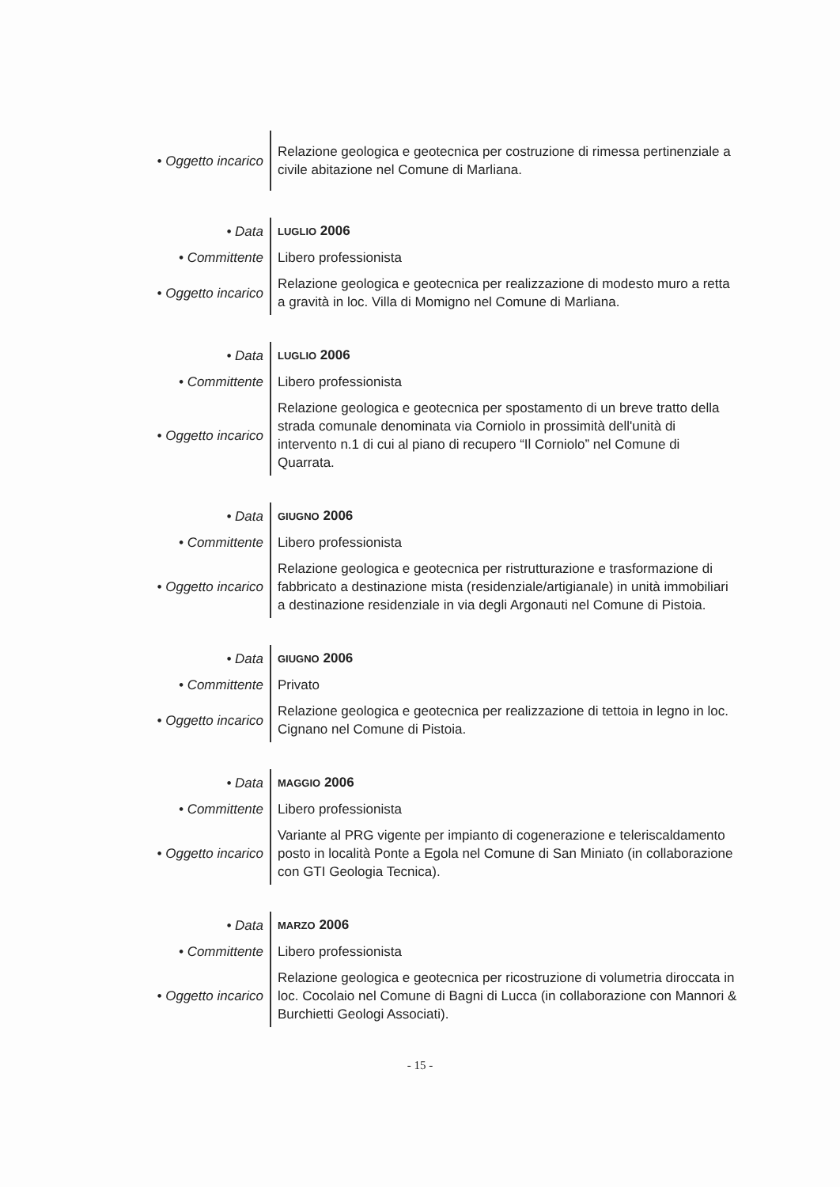| • Oggetto incarico | Relazione geologica e geotecnica per costruzione di rimessa pertinenziale a civile abitazione nel Comune di Marliana. |
| • Data | LUGLIO 2006 |
| • Committente | Libero professionista |
| • Oggetto incarico | Relazione geologica e geotecnica per realizzazione di modesto muro a retta a gravità in loc. Villa di Momigno nel Comune di Marliana. |
| • Data | LUGLIO 2006 |
| • Committente | Libero professionista |
| • Oggetto incarico | Relazione geologica e geotecnica per spostamento di un breve tratto della strada comunale denominata via Corniolo in prossimità dell'unità di intervento n.1 di cui al piano di recupero “Il Corniolo” nel Comune di Quarrata. |
| • Data | GIUGNO 2006 |
| • Committente | Libero professionista |
| • Oggetto incarico | Relazione geologica e geotecnica per ristrutturazione e trasformazione di fabbricato a destinazione mista (residenziale/artigianale) in unità immobiliari a destinazione residenziale in via degli Argonauti nel Comune di Pistoia. |
| • Data | GIUGNO 2006 |
| • Committente | Privato |
| • Oggetto incarico | Relazione geologica e geotecnica per realizzazione di tettoia in legno in loc. Cignano nel Comune di Pistoia. |
| • Data | MAGGIO 2006 |
| • Committente | Libero professionista |
| • Oggetto incarico | Variante al PRG vigente per impianto di cogenerazione e teleriscaldamento posto in località Ponte a Egola nel Comune di San Miniato (in collaborazione con GTI Geologia Tecnica). |
| • Data | MARZO 2006 |
| • Committente | Libero professionista |
| • Oggetto incarico | Relazione geologica e geotecnica per ricostruzione di volumetria diroccata in loc. Cocolaio nel Comune di Bagni di Lucca (in collaborazione con Mannori & Burchietti Geologi Associati). |
- 15 -